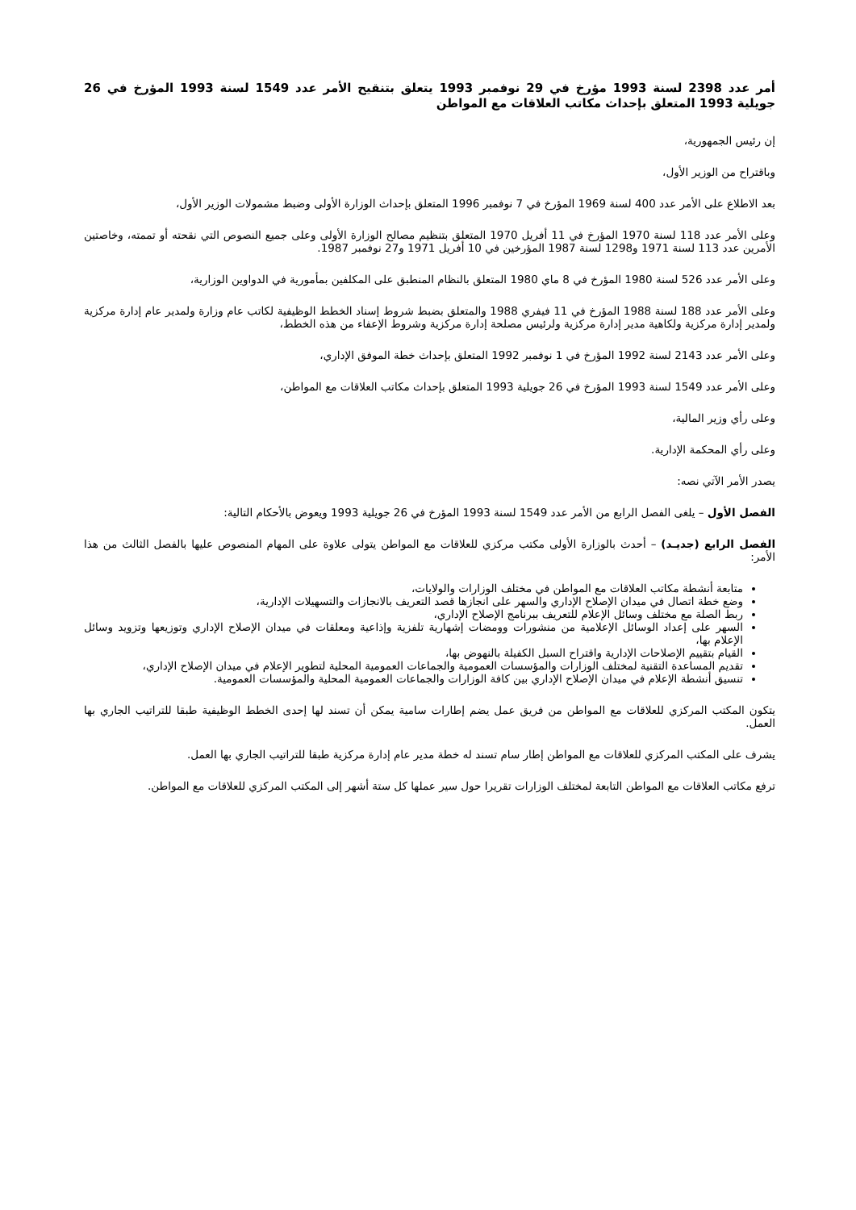أمر عدد 2398 لسنة 1993 مؤرخ في 29 نوفمبر 1993 يتعلق بتنقيح الأمر عدد 1549 لسنة 1993 المؤرخ في 26 جويلية 1993 المتعلق بإحداث مكاتب العلاقات مع المواطن
إن رئيس الجمهورية،
وباقتراح من الوزير الأول،
بعد الاطلاع على الأمر عدد 400 لسنة 1969 المؤرخ في 7 نوفمبر 1996 المتعلق بإحداث الوزارة الأولى وضبط مشمولات الوزير الأول،
وعلى الأمر عدد 118 لسنة 1970 المؤرخ في 11 أفريل 1970 المتعلق بتنظيم مصالح الوزارة الأولى وعلى جميع النصوص التي نقحته أو تممته، وخاصتين الأمرين عدد 113 لسنة 1971 و1298 لسنة 1987 المؤرخين في 10 أفريل 1971 و27 نوفمبر 1987.
وعلى الأمر عدد 526 لسنة 1980 المؤرخ في 8 ماي 1980 المتعلق بالنظام المنطبق على المكلفين بمأمورية في الدواوين الوزارية،
وعلى الأمر عدد 188 لسنة 1988 المؤرخ في 11 فيفري 1988 والمتعلق بضبط شروط إسناد الخطط الوظيفية لكاتب عام وزارة ولمدير عام إدارة مركزية ولمدير إدارة مركزية ولكاهية مدير إدارة مركزية ولرئيس مصلحة إدارة مركزية وشروط الإعفاء من هذه الخطط،
وعلى الأمر عدد 2143 لسنة 1992 المؤرخ في 1 نوفمبر 1992 المتعلق بإحداث خطة الموفق الإداري،
وعلى الأمر عدد 1549 لسنة 1993 المؤرخ في 26 جويلية 1993 المتعلق بإحداث مكاتب العلاقات مع المواطن،
وعلى رأي وزير المالية،
وعلى رأي المحكمة الإدارية.
يصدر الأمر الآتي نصه:
الفصل الأول – يلغى الفصل الرابع من الأمر عدد 1549 لسنة 1993 المؤرخ في 26 جويلية 1993 ويعوض بالأحكام التالية:
الفصل الرابع (جديـد) – أحدث بالوزارة الأولى مكتب مركزي للعلاقات مع المواطن يتولى علاوة على المهام المنصوص عليها بالفصل الثالث من هذا الأمر:
متابعة أنشطة مكاتب العلاقات مع المواطن في مختلف الوزارات والولايات،
وضع خطة اتصال في ميدان الإصلاح الإداري والسهر على انجازها قصد التعريف بالانجازات والتسهيلات الإدارية،
ربط الصلة مع مختلف وسائل الإعلام للتعريف ببرنامج الإصلاح الإداري،
السهر على إعداد الوسائل الإعلامية من منشورات وومضات إشهارية تلفزية وإذاعية ومعلقات في ميدان الإصلاح الإداري وتوزيعها وتزويد وسائل الإعلام بها،
القيام بتقييم الإصلاحات الإدارية واقتراح السبل الكفيلة بالنهوض بها،
تقديم المساعدة التقنية لمختلف الوزارات والمؤسسات العمومية والجماعات العمومية المحلية لتطوير الإعلام في ميدان الإصلاح الإداري،
تنسيق أنشطة الإعلام في ميدان الإصلاح الإداري بين كافة الوزارات والجماعات العمومية المحلية والمؤسسات العمومية.
يتكون المكتب المركزي للعلاقات مع المواطن من فريق عمل يضم إطارات سامية يمكن أن تسند لها إحدى الخطط الوظيفية طبقا للتراتيب الجاري بها العمل.
يشرف على المكتب المركزي للعلاقات مع المواطن إطار سام تسند له خطة مدير عام إدارة مركزية طبقا للتراتيب الجاري بها العمل.
ترفع مكاتب العلاقات مع المواطن التابعة لمختلف الوزارات تقريرا حول سير عملها كل ستة أشهر إلى المكتب المركزي للعلاقات مع المواطن.